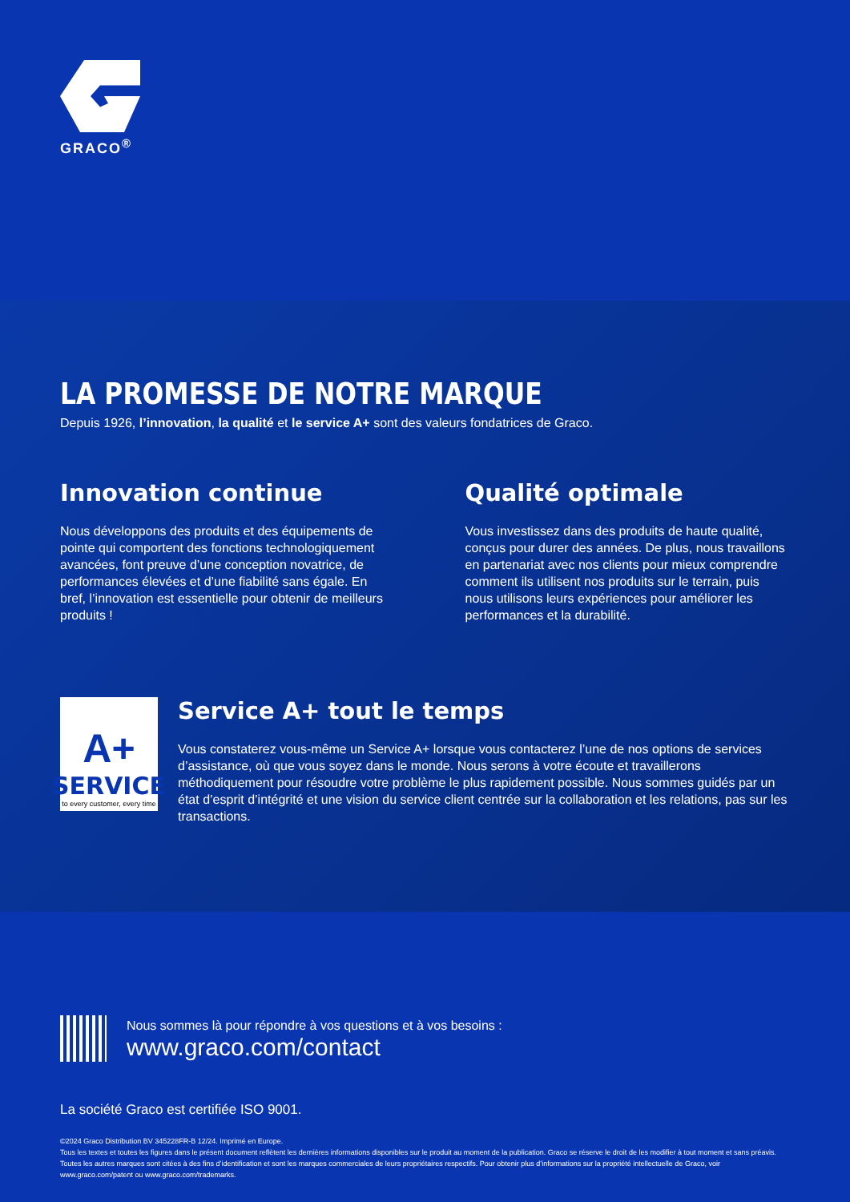GRACO<sup>®</sup>
LA PROMESSE DE NOTRE MARQUE
Depuis 1926, l’innovation, la qualité et le service A+ sont des valeurs fondatrices de Graco.
Innovation continue
Nous développons des produits et des équipements de pointe qui comportent des fonctions technologiquement avancées, font preuve d’une conception novatrice, de performances élevées et d’une fiabilité sans égale. En bref, l’innovation est essentielle pour obtenir de meilleurs produits !
Qualité optimale
Vous investissez dans des produits de haute qualité, conçus pour durer des années. De plus, nous travaillons en partenariat avec nos clients pour mieux comprendre comment ils utilisent nos produits sur le terrain, puis nous utilisons leurs expériences pour améliorer les performances et la durabilité.
A+
SERVICE
to every customer, every time
Service A+ tout le temps
Vous constaterez vous-même un Service A+ lorsque vous contacterez l’une de nos options de services d’assistance, où que vous soyez dans le monde. Nous serons à votre écoute et travaillerons méthodiquement pour résoudre votre problème le plus rapidement possible. Nous sommes guidés par un état d’esprit d’intégrité et une vision du service client centrée sur la collaboration et les relations, pas sur les transactions.
Nous sommes là pour répondre à vos questions et à vos besoins :
www.graco.com/contact
La société Graco est certifiée ISO 9001.
©2024 Graco Distribution BV 345228FR-B 12/24. Imprimé en Europe.
Tous les textes et toutes les figures dans le présent document reflètent les dernières informations disponibles sur le produit au moment de la publication. Graco se réserve le droit de les modifier à tout moment et sans préavis.
Toutes les autres marques sont citées à des fins d’identification et sont les marques commerciales de leurs propriétaires respectifs. Pour obtenir plus d’informations sur la propriété intellectuelle de Graco, voir www.graco.com/patent ou www.graco.com/trademarks.